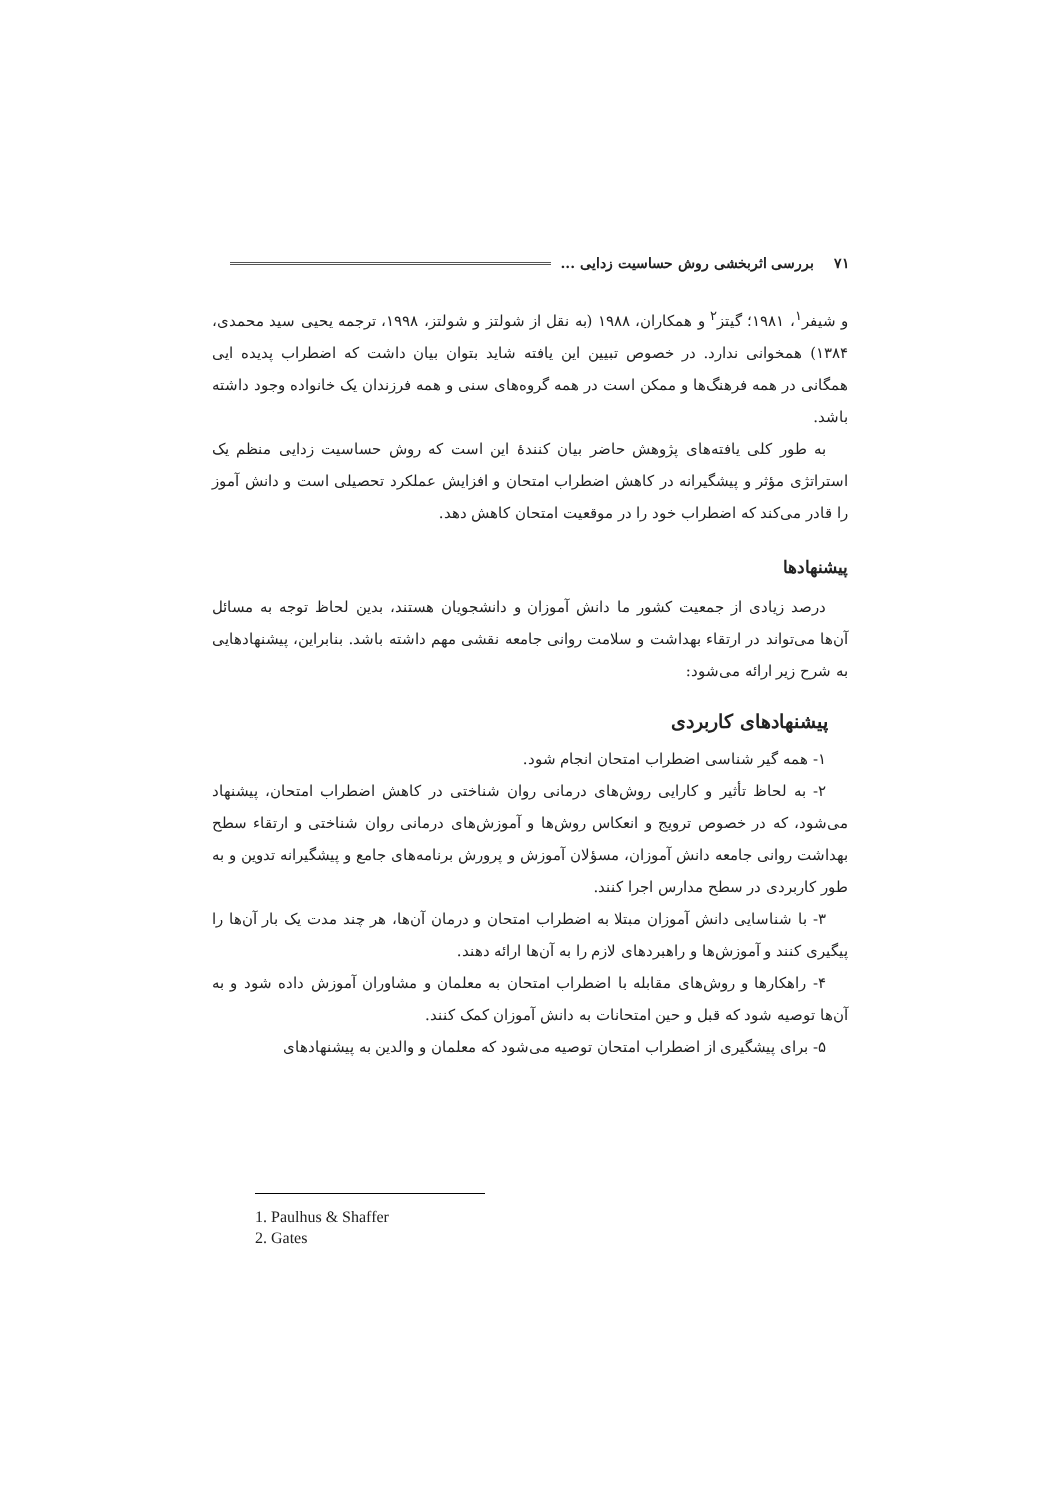۷۱ بررسی اثربخشی روش حساسیت زدایی ...
و شیفر<sup>۱</sup>، ۱۹۸۱؛ گیتز<sup>۲</sup> و همکاران، ۱۹۸۸ (به نقل از شولتز و شولتز، ۱۹۹۸، ترجمه یحیی سید محمدی، ۱۳۸۴) همخوانی ندارد. در خصوص تبیین این یافته شاید بتوان بیان داشت که اضطراب پدیده ایی همگانی در همه فرهنگ‌ها و ممکن است در همه گروه‌های سنی و همه فرزندان یک خانواده وجود داشته باشد.
به طور کلی یافته‌های پژوهش حاضر بیان کنندهٔ این است که روش حساسیت زدایی منظم یک استراتژی مؤثر و پیشگیرانه در کاهش اضطراب امتحان و افزایش عملکرد تحصیلی است و دانش آموز را قادر می‌کند که اضطراب خود را در موقعیت امتحان کاهش دهد.
پیشنهادها
درصد زیادی از جمعیت کشور ما دانش آموزان و دانشجویان هستند، بدین لحاظ توجه به مسائل آن‌ها می‌تواند در ارتقاء بهداشت و سلامت روانی جامعه نقشی مهم داشته باشد. بنابراین، پیشنهادهایی به شرح زیر ارائه می‌شود:
پیشنهادهای کاربردی
۱- همه گیر شناسی اضطراب امتحان انجام شود.
۲- به لحاظ تأثیر و کارایی روش‌های درمانی روان شناختی در کاهش اضطراب امتحان، پیشنهاد می‌شود، که در خصوص ترویج و انعکاس روش‌ها و آموزش‌های درمانی روان شناختی و ارتقاء سطح بهداشت روانی جامعه دانش آموزان، مسؤلان آموزش و پرورش برنامه‌های جامع و پیشگیرانه تدوین و به طور کاربردی در سطح مدارس اجرا کنند.
۳- با شناسایی دانش آموزان مبتلا به اضطراب امتحان و درمان آن‌ها، هر چند مدت یک بار آن‌ها را پیگیری کنند و آموزش‌ها و راهبردهای لازم را به آن‌ها ارائه دهند.
۴- راهکارها و روش‌های مقابله با اضطراب امتحان به معلمان و مشاوران آموزش داده شود و به آن‌ها توصیه شود که قبل و حین امتحانات به دانش آموزان کمک کنند.
۵- برای پیشگیری از اضطراب امتحان توصیه می‌شود که معلمان و والدین به پیشنهادهای
1. Paulhus & Shaffer
2. Gates